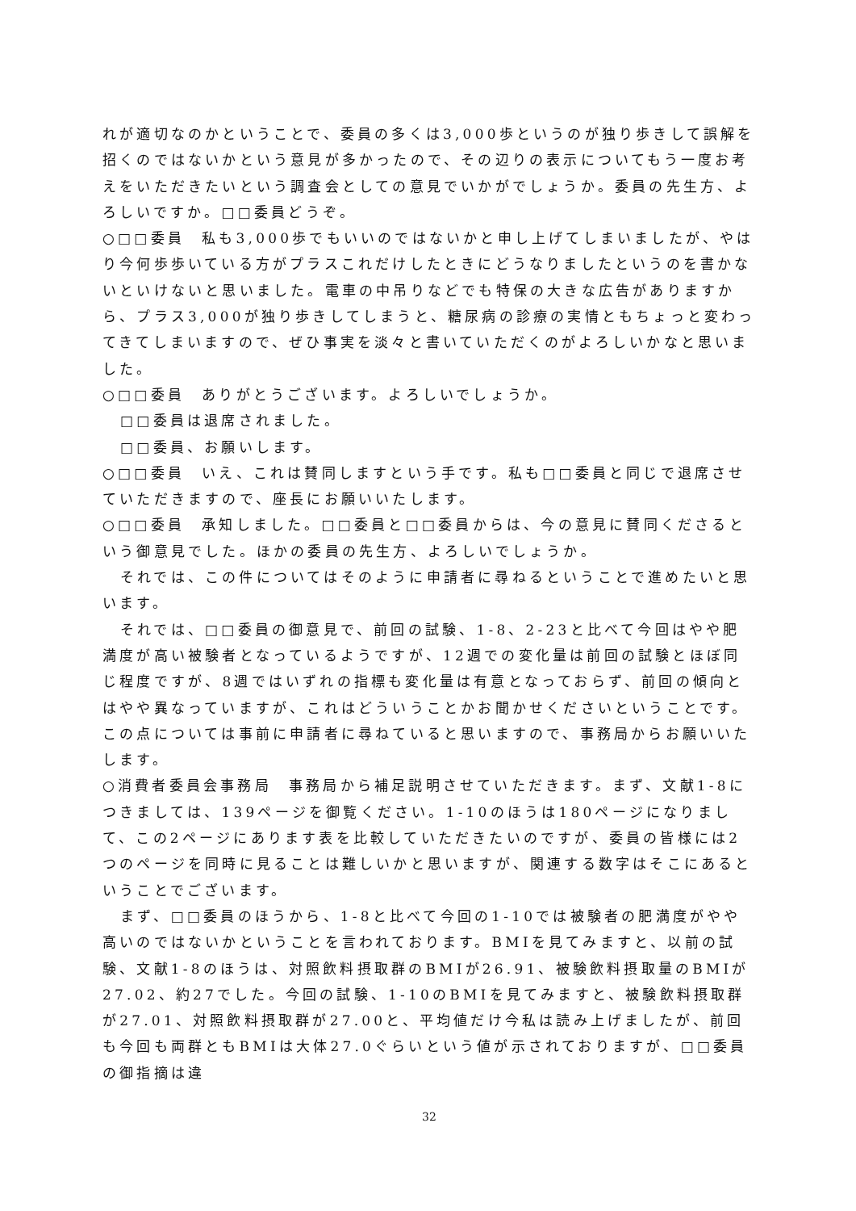れが適切なのかということで、委員の多くは3,000歩というのが独り歩きして誤解を招くのではないかという意見が多かったので、その辺りの表示についてもう一度お考えをいただきたいという調査会としての意見でいかがでしょうか。委員の先生方、よろしいですか。□□委員どうぞ。
○□□委員　私も3,000歩でもいいのではないかと申し上げてしまいましたが、やはり今何歩歩いている方がプラスこれだけしたときにどうなりましたというのを書かないといけないと思いました。電車の中吊りなどでも特保の大きな広告がありますから、プラス3,000が独り歩きしてしまうと、糖尿病の診療の実情ともちょっと変わってきてしまいますので、ぜひ事実を淡々と書いていただくのがよろしいかなと思いました。
○□□委員　ありがとうございます。よろしいでしょうか。
□□委員は退席されました。
□□委員、お願いします。
○□□委員　いえ、これは賛同しますという手です。私も□□委員と同じで退席させていただきますので、座長にお願いいたします。
○□□委員　承知しました。□□委員と□□委員からは、今の意見に賛同くださるという御意見でした。ほかの委員の先生方、よろしいでしょうか。
それでは、この件についてはそのように申請者に尋ねるということで進めたいと思います。
それでは、□□委員の御意見で、前回の試験、1-8、2-23と比べて今回はやや肥満度が高い被験者となっているようですが、12週での変化量は前回の試験とほぼ同じ程度ですが、8週ではいずれの指標も変化量は有意となっておらず、前回の傾向とはやや異なっていますが、これはどういうことかお聞かせくださいということです。この点については事前に申請者に尋ねていると思いますので、事務局からお願いいたします。
○消費者委員会事務局　事務局から補足説明させていただきます。まず、文献1-8につきましては、139ページを御覧ください。1-10のほうは180ページになりまして、この2ページにあります表を比較していただきたいのですが、委員の皆様には2つのページを同時に見ることは難しいかと思いますが、関連する数字はそこにあるということでございます。
まず、□□委員のほうから、1-8と比べて今回の1-10では被験者の肥満度がやや高いのではないかということを言われております。BMIを見てみますと、以前の試験、文献1-8のほうは、対照飲料摂取群のBMIが26.91、被験飲料摂取量のBMIが27.02、約27でした。今回の試験、1-10のBMIを見てみますと、被験飲料摂取群が27.01、対照飲料摂取群が27.00と、平均値だけ今私は読み上げましたが、前回も今回も両群ともBMIは大体27.0ぐらいという値が示されておりますが、□□委員の御指摘は違
32